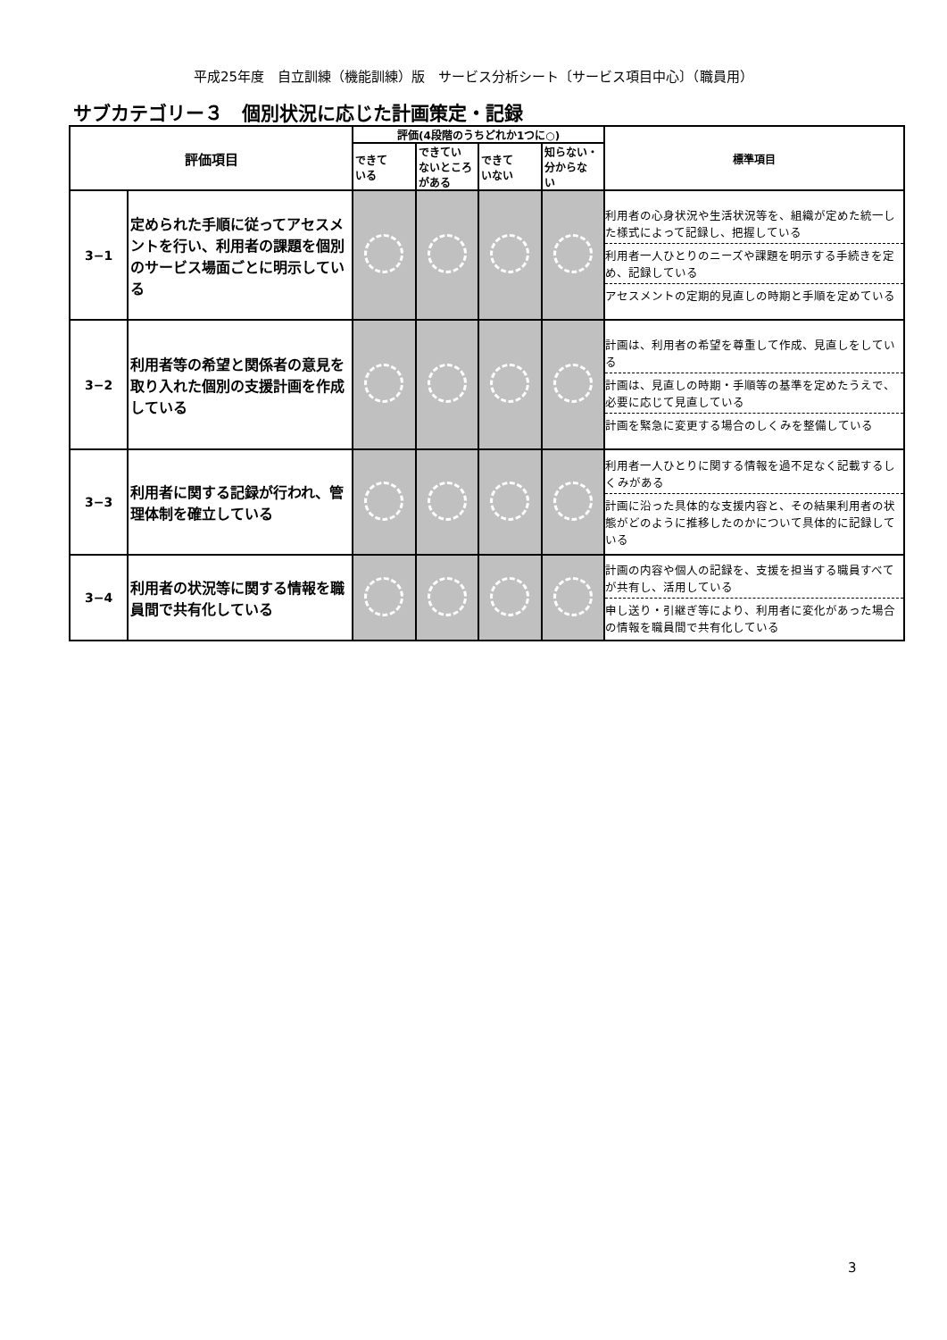平成25年度　自立訓練（機能訓練）版　サービス分析シート〔サービス項目中心〕（職員用）
サブカテゴリー３　個別状況に応じた計画策定・記録
| 評価項目 | | 評価(4段階のうちどれか1つに○) | | | | 標準項目 |
| --- | --- | --- | --- | --- | --- | --- |
| | | できて いる | できてい ないところ がある | できて いない | 知らない・ 分からな い | |
| 3−1 | 定められた手順に従ってアセスメントを行い、利用者の課題を個別のサービス場面ごとに明示している | | | | | 利用者の心身状況や生活状況等を、組織が定めた統一した様式によって記録し、把握している 利用者一人ひとりのニーズや課題を明示する手続きを定め、記録している アセスメントの定期的見直しの時期と手順を定めている |
| 3−2 | 利用者等の希望と関係者の意見を取り入れた個別の支援計画を作成している | | | | | 計画は、利用者の希望を尊重して作成、見直しをしている 計画は、見直しの時期・手順等の基準を定めたうえで、必要に応じて見直している 計画を緊急に変更する場合のしくみを整備している |
| 3−3 | 利用者に関する記録が行われ、管理体制を確立している | | | | | 利用者一人ひとりに関する情報を過不足なく記載するしくみがある 計画に沿った具体的な支援内容と、その結果利用者の状態がどのように推移したのかについて具体的に記録している |
| 3−4 | 利用者の状況等に関する情報を職員間で共有化している | | | | | 計画の内容や個人の記録を、支援を担当する職員すべてが共有し、活用している 申し送り・引継ぎ等により、利用者に変化があった場合の情報を職員間で共有化している |
3